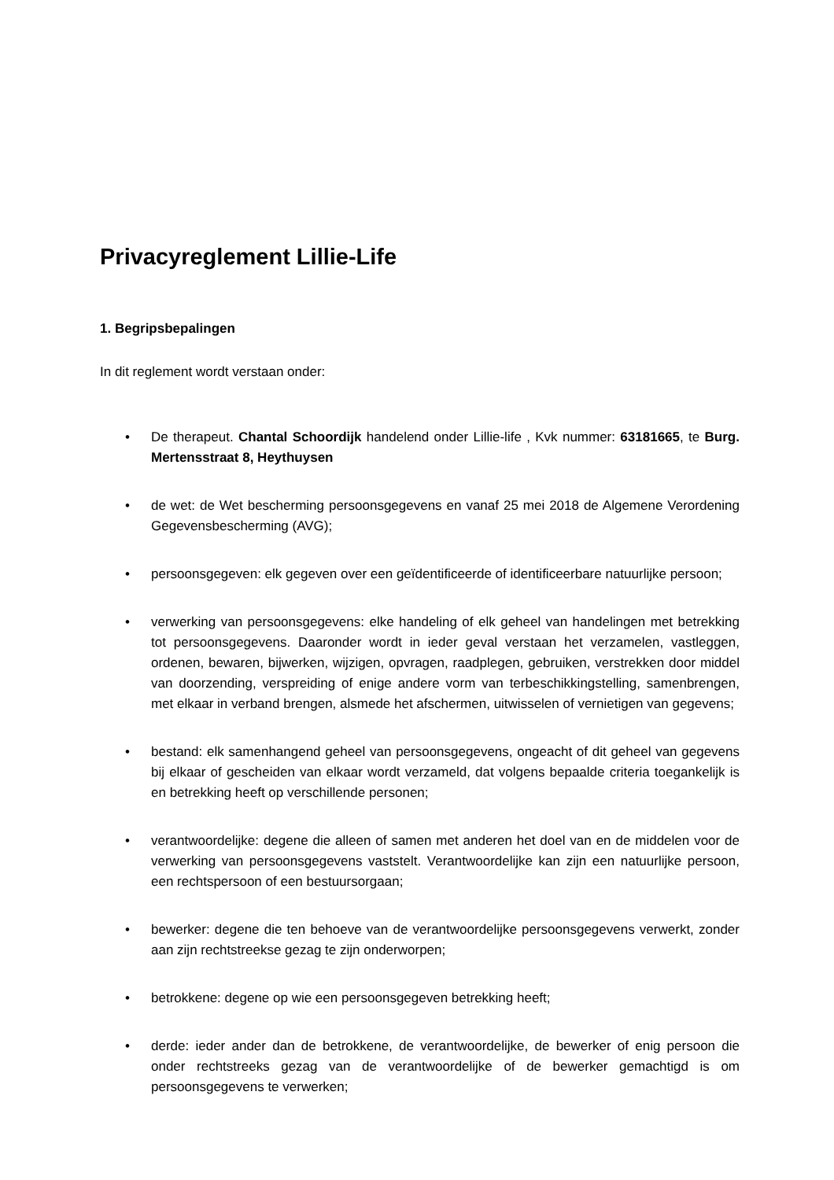Privacyreglement Lillie-Life
1. Begripsbepalingen
In dit reglement wordt verstaan onder:
• De therapeut. Chantal Schoordijk handelend onder Lillie-life , Kvk nummer: 63181665, te Burg. Mertensstraat 8, Heythuysen
• de wet: de Wet bescherming persoonsgegevens en vanaf 25 mei 2018 de Algemene Verordening Gegevensbescherming (AVG);
• persoonsgegeven: elk gegeven over een geïdentificeerde of identificeerbare natuurlijke persoon;
• verwerking van persoonsgegevens: elke handeling of elk geheel van handelingen met betrekking tot persoonsgegevens. Daaronder wordt in ieder geval verstaan het verzamelen, vastleggen, ordenen, bewaren, bijwerken, wijzigen, opvragen, raadplegen, gebruiken, verstrekken door middel van doorzending, verspreiding of enige andere vorm van terbeschikkingstelling, samenbrengen, met elkaar in verband brengen, alsmede het afschermen, uitwisselen of vernietigen van gegevens;
• bestand: elk samenhangend geheel van persoonsgegevens, ongeacht of dit geheel van gegevens bij elkaar of gescheiden van elkaar wordt verzameld, dat volgens bepaalde criteria toegankelijk is en betrekking heeft op verschillende personen;
• verantwoordelijke: degene die alleen of samen met anderen het doel van en de middelen voor de verwerking van persoonsgegevens vaststelt. Verantwoordelijke kan zijn een natuurlijke persoon, een rechtspersoon of een bestuursorgaan;
• bewerker: degene die ten behoeve van de verantwoordelijke persoonsgegevens verwerkt, zonder aan zijn rechtstreekse gezag te zijn onderworpen;
• betrokkene: degene op wie een persoonsgegeven betrekking heeft;
• derde: ieder ander dan de betrokkene, de verantwoordelijke, de bewerker of enig persoon die onder rechtstreeks gezag van de verantwoordelijke of de bewerker gemachtigd is om persoonsgegevens te verwerken;